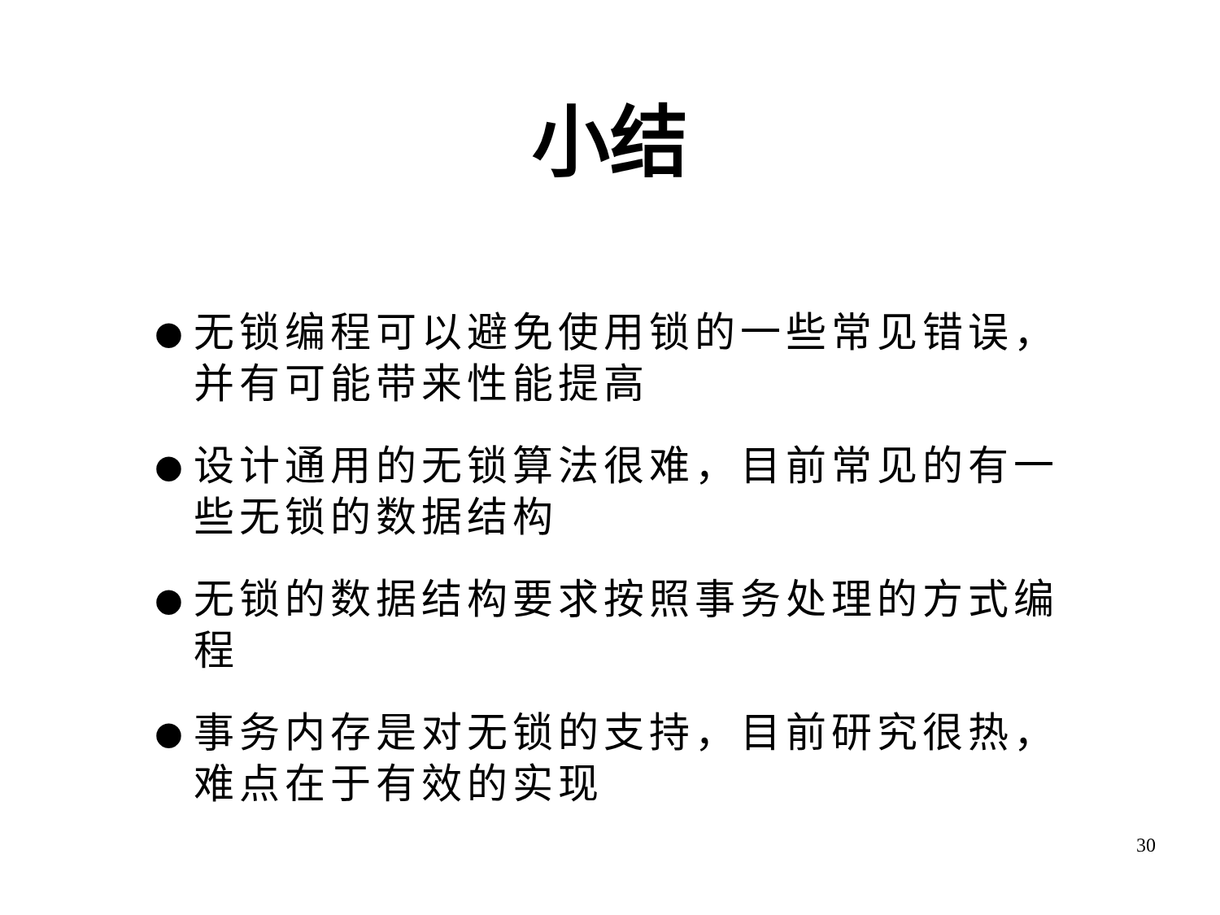小结
● 无锁编程可以避免使用锁的一些常见错误，并有可能带来性能提高
● 设计通用的无锁算法很难，目前常见的有一些无锁的数据结构
● 无锁的数据结构要求按照事务处理的方式编程
● 事务内存是对无锁的支持，目前研究很热，难点在于有效的实现
30